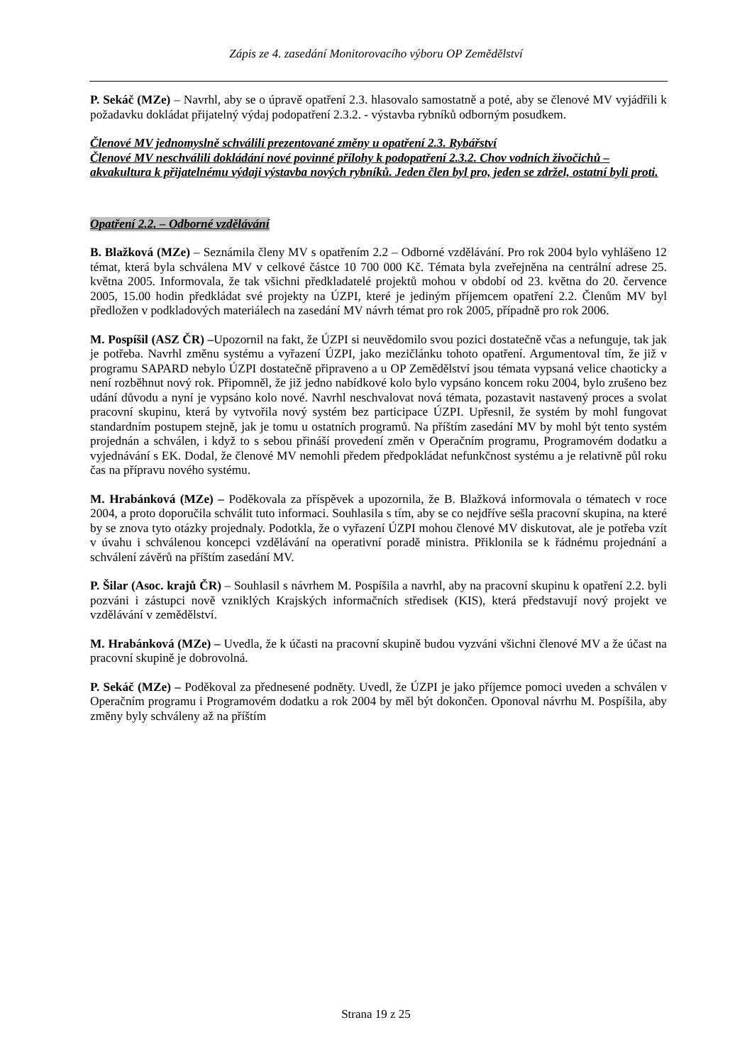Zápis ze 4. zasedání Monitorovacího výboru OP Zemědělství
P. Sekáč (MZe) – Navrhl, aby se o úpravě opatření 2.3. hlasovalo samostatně a poté, aby se členové MV vyjádřili k požadavku dokládat přijatelný výdaj podopatření 2.3.2. - výstavba rybníků odborným posudkem.
Členové MV jednomyslně schválili prezentované změny u opatření 2.3. Rybářství
Členové MV neschválili dokládání nové povinné přílohy k podopatření 2.3.2. Chov vodních živočichů – akvakultura k přijatelnému výdaji výstavba nových rybníků. Jeden člen byl pro, jeden se zdržel, ostatní byli proti.
Opatření 2.2. – Odborné vzdělávání
B. Blažková (MZe) – Seznámila členy MV s opatřením 2.2 – Odborné vzdělávání. Pro rok 2004 bylo vyhlášeno 12 témat, která byla schválena MV v celkové částce 10 700 000 Kč. Témata byla zveřejněna na centrální adrese 25. května 2005. Informovala, že tak všichni předkladatelé projektů mohou v období od 23. května do 20. července 2005, 15.00 hodin předkládat své projekty na ÚZPI, které je jediným příjemcem opatření 2.2. Členům MV byl předložen v podkladových materiálech na zasedání MV návrh témat pro rok 2005, případně pro rok 2006.
M. Pospíšil (ASZ ČR) –Upozornil na fakt, že ÚZPI si neuvědomilo svou pozici dostatečně včas a nefunguje, tak jak je potřeba. Navrhl změnu systému a vyřazení ÚZPI, jako mezičlánku tohoto opatření. Argumentoval tím, že již v programu SAPARD nebylo ÚZPI dostatečně připraveno a u OP Zemědělství jsou témata vypsaná velice chaoticky a není rozběhnut nový rok. Připomněl, že již jedno nabídkové kolo bylo vypsáno koncem roku 2004, bylo zrušeno bez udání důvodu a nyní je vypsáno kolo nové. Navrhl neschvalovat nová témata, pozastavit nastavený proces a svolat pracovní skupinu, která by vytvořila nový systém bez participace ÚZPI. Upřesnil, že systém by mohl fungovat standardním postupem stejně, jak je tomu u ostatních programů. Na příštím zasedání MV by mohl být tento systém projednán a schválen, i když to s sebou přináší provedení změn v Operačním programu, Programovém dodatku a vyjednávání s EK. Dodal, že členové MV nemohli předem předpokládat nefunkčnost systému a je relativně půl roku čas na přípravu nového systému.
M. Hrabánková (MZe) – Poděkovala za příspěvek a upozornila, že B. Blažková informovala o tématech v roce 2004, a proto doporučila schválit tuto informaci. Souhlasila s tím, aby se co nejdříve sešla pracovní skupina, na které by se znova tyto otázky projednaly. Podotkla, že o vyřazení ÚZPI mohou členové MV diskutovat, ale je potřeba vzít v úvahu i schválenou koncepci vzdělávání na operativní poradě ministra. Přiklonila se k řádnému projednání a schválení závěrů na příštím zasedání MV.
P. Šilar (Asoc. krajů ČR) – Souhlasil s návrhem M. Pospíšila a navrhl, aby na pracovní skupinu k opatření 2.2. byli pozváni i zástupci nově vzniklých Krajských informačních středisek (KIS), která představují nový projekt ve vzdělávání v zemědělství.
M. Hrabánková (MZe) – Uvedla, že k účasti na pracovní skupině budou vyzváni všichni členové MV a že účast na pracovní skupině je dobrovolná.
P. Sekáč (MZe) – Poděkoval za přednesené podněty. Uvedl, že ÚZPI je jako příjemce pomoci uveden a schválen v Operačním programu i Programovém dodatku a rok 2004 by měl být dokončen. Oponoval návrhu M. Pospíšila, aby změny byly schváleny až na příštím
Strana 19 z 25